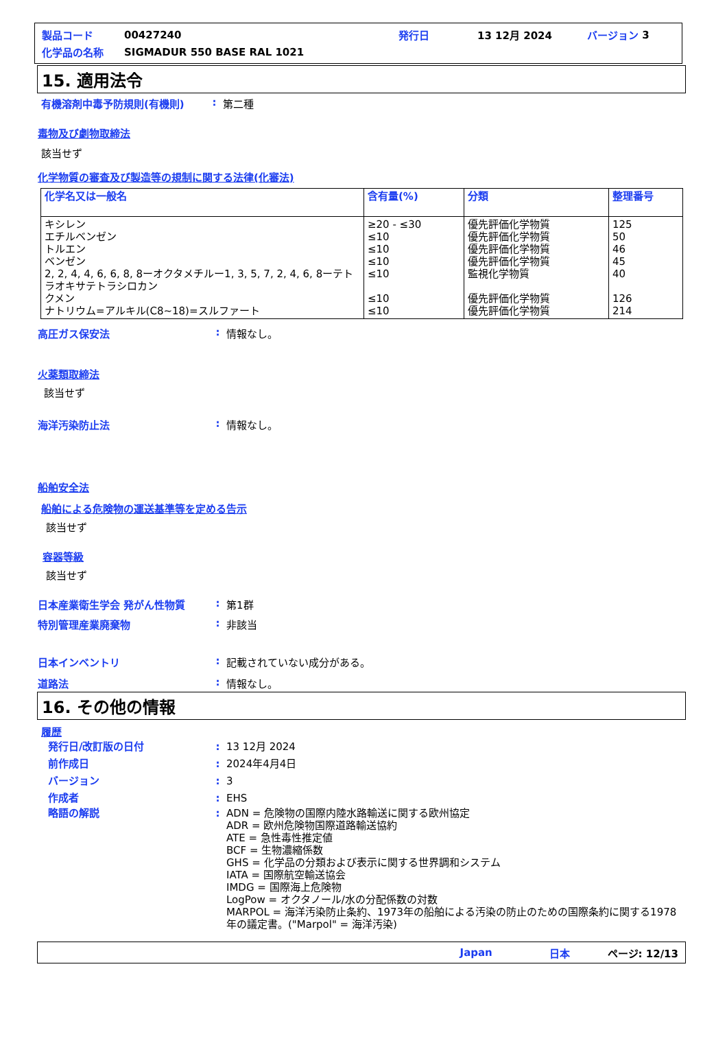製品コード 00427240 発行日 13 12月 2024 バージョン 3
化学品の名称 SIGMADUR 550 BASE RAL 1021
15. 適用法令
有機溶剤中毒予防規則(有機則): 第二種
毒物及び劇物取締法
該当せず
化学物質の審査及び製造等の規制に関する法律(化審法)
| 化学名又は一般名 | 含有量(%) | 分類 | 整理番号 |
| --- | --- | --- | --- |
| キシレン エチルベンゼン トルエン ベンゼン 2, 2, 4, 4, 6, 6, 8, 8ーオクタメチルー1, 3, 5, 7, 2, 4, 6, 8ーテトラオキサテトラシロカン クメン ナトリウム=アルキル(C8~18)=スルファート | ≥20 - ≤30 ≤10 ≤10 ≤10 ≤10 ≤10 ≤10 | 優先評価化学物質 優先評価化学物質 優先評価化学物質 優先評価化学物質 監視化学物質 優先評価化学物質 優先評価化学物質 | 125 50 46 45 40 126 214 |
高圧ガス保安法: 情報なし。
火薬類取締法
該当せず
海洋汚染防止法: 情報なし。
船舶安全法
船舶による危険物の運送基準等を定める告示
該当せず
容器等級
該当せず
日本産業衛生学会 発がん性物質: 第1群
特別管理産業廃棄物: 非該当
日本インベントリ: 記載されていない成分がある。
道路法: 情報なし。
16. その他の情報
履歴
発行日/改訂版の日付: 13 12月 2024
前作成日: 2024年4月4日
バージョン: 3
作成者: EHS
略語の解説: ADN = 危険物の国際内陸水路輸送に関する欧州協定
ADR = 欧州危険物国際道路輸送協約
ATE = 急性毒性推定値
BCF = 生物濃縮係数
GHS = 化学品の分類および表示に関する世界調和システム
IATA = 国際航空輸送協会
IMDG = 国際海上危険物
LogPow = オクタノール/水の分配係数の対数
MARPOL = 海洋汚染防止条約、1973年の船舶による汚染の防止のための国際条約に関する1978年の議定書。("Marpol" = 海洋汚染)
Japan 日本 ページ: 12/13